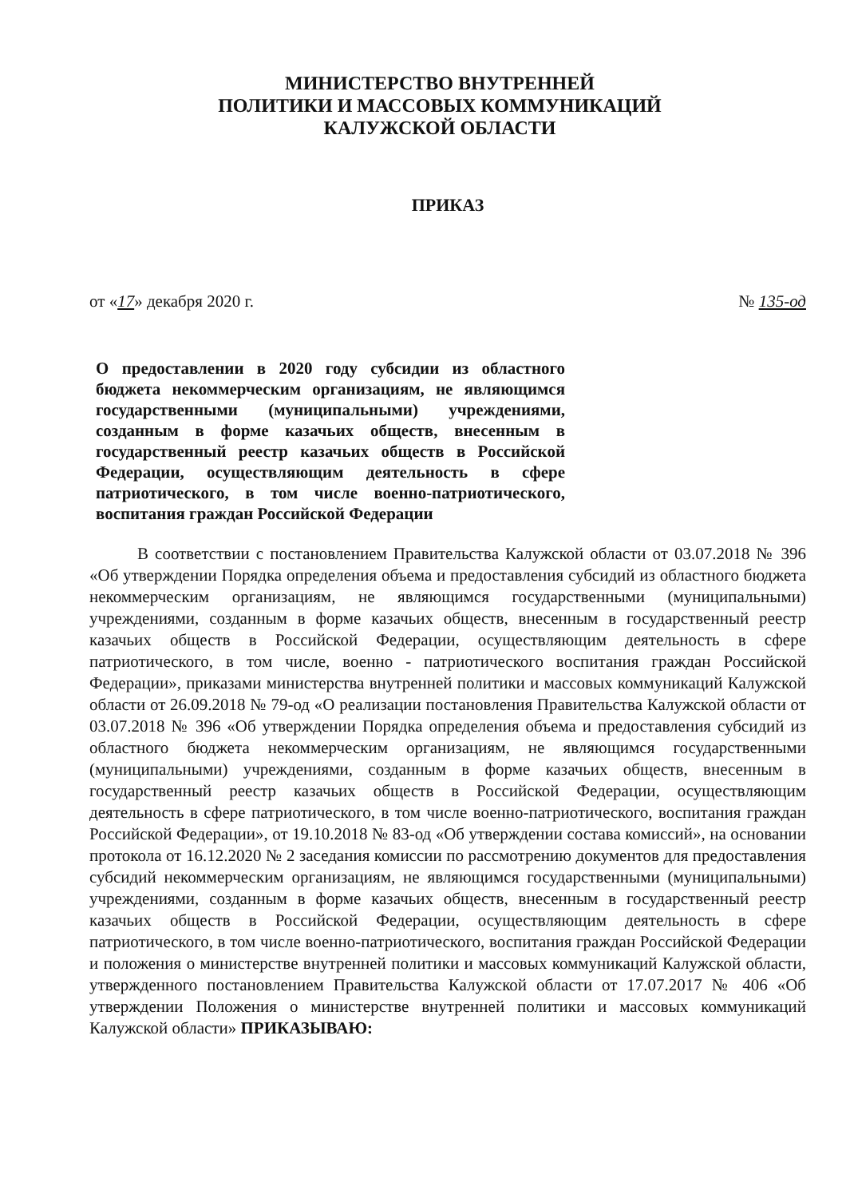МИНИСТЕРСТВО ВНУТРЕННЕЙ
ПОЛИТИКИ И МАССОВЫХ КОММУНИКАЦИЙ
КАЛУЖСКОЙ ОБЛАСТИ
ПРИКАЗ
от «17» декабря 2020 г. № 135-од
О предоставлении в 2020 году субсидии из областного бюджета некоммерческим организациям, не являющимся государственными (муниципальными) учреждениями, созданным в форме казачьих обществ, внесенным в государственный реестр казачьих обществ в Российской Федерации, осуществляющим деятельность в сфере патриотического, в том числе военно-патриотического, воспитания граждан Российской Федерации
В соответствии с постановлением Правительства Калужской области от 03.07.2018 № 396 «Об утверждении Порядка определения объема и предоставления субсидий из областного бюджета некоммерческим организациям, не являющимся государственными (муниципальными) учреждениями, созданным в форме казачьих обществ, внесенным в государственный реестр казачьих обществ в Российской Федерации, осуществляющим деятельность в сфере патриотического, в том числе, военно - патриотического воспитания граждан Российской Федерации», приказами министерства внутренней политики и массовых коммуникаций Калужской области от 26.09.2018 № 79-од «О реализации постановления Правительства Калужской области от 03.07.2018 № 396 «Об утверждении Порядка определения объема и предоставления субсидий из областного бюджета некоммерческим организациям, не являющимся государственными (муниципальными) учреждениями, созданным в форме казачьих обществ, внесенным в государственный реестр казачьих обществ в Российской Федерации, осуществляющим деятельность в сфере патриотического, в том числе военно-патриотического, воспитания граждан Российской Федерации», от 19.10.2018 № 83-од «Об утверждении состава комиссий», на основании протокола от 16.12.2020 № 2 заседания комиссии по рассмотрению документов для предоставления субсидий некоммерческим организациям, не являющимся государственными (муниципальными) учреждениями, созданным в форме казачьих обществ, внесенным в государственный реестр казачьих обществ в Российской Федерации, осуществляющим деятельность в сфере патриотического, в том числе военно-патриотического, воспитания граждан Российской Федерации и положения о министерстве внутренней политики и массовых коммуникаций Калужской области, утвержденного постановлением Правительства Калужской области от 17.07.2017 № 406 «Об утверждении Положения о министерстве внутренней политики и массовых коммуникаций Калужской области» ПРИКАЗЫВАЮ: